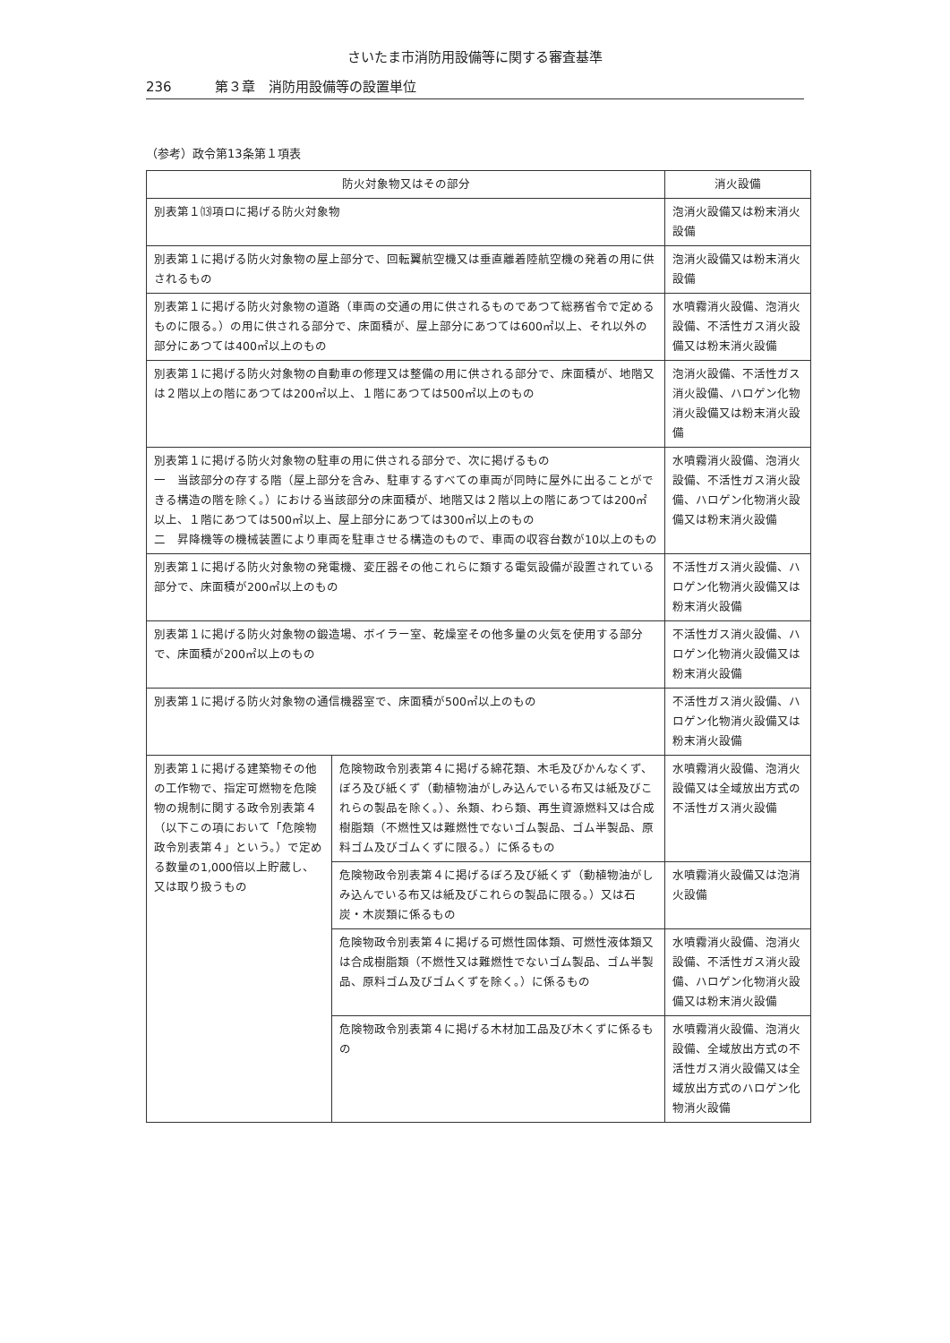さいたま市消防用設備等に関する審査基準
236 第３章　消防用設備等の設置単位
（参考）政令第13条第１項表
| 防火対象物又はその部分 | | 消火設備 |
| --- | --- | --- |
| 別表第１⒀項ロに掲げる防火対象物 | | 泡消火設備又は粉末消火設備 |
| 別表第１に掲げる防火対象物の屋上部分で、回転翼航空機又は垂直離着陸航空機の発着の用に供されるもの | | 泡消火設備又は粉末消火設備 |
| 別表第１に掲げる防火対象物の道路（車両の交通の用に供されるものであつて総務省令で定めるものに限る。）の用に供される部分で、床面積が、屋上部分にあつては600㎡以上、それ以外の部分にあつては400㎡以上のもの | | 水噴霧消火設備、泡消火設備、不活性ガス消火設備又は粉末消火設備 |
| 別表第１に掲げる防火対象物の自動車の修理又は整備の用に供される部分で、床面積が、地階又は２階以上の階にあつては200㎡以上、１階にあつては500㎡以上のもの | | 泡消火設備、不活性ガス消火設備、ハロゲン化物消火設備又は粉末消火設備 |
| 別表第１に掲げる防火対象物の駐車の用に供される部分で、次に掲げるもの 一 当該部分の存する階（屋上部分を含み、駐車するすべての車両が同時に屋外に出ることができる構造の階を除く。）における当該部分の床面積が、地階又は２階以上の階にあつては200㎡以上、１階にあつては500㎡以上、屋上部分にあつては300㎡以上のもの 二 昇降機等の機械装置により車両を駐車させる構造のもので、車両の収容台数が10以上のもの | | 水噴霧消火設備、泡消火設備、不活性ガス消火設備、ハロゲン化物消火設備又は粉末消火設備 |
| 別表第１に掲げる防火対象物の発電機、変圧器その他これらに類する電気設備が設置されている部分で、床面積が200㎡以上のもの | | 不活性ガス消火設備、ハロゲン化物消火設備又は粉末消火設備 |
| 別表第１に掲げる防火対象物の鍛造場、ボイラー室、乾燥室その他多量の火気を使用する部分で、床面積が200㎡以上のもの | | 不活性ガス消火設備、ハロゲン化物消火設備又は粉末消火設備 |
| 別表第１に掲げる防火対象物の通信機器室で、床面積が500㎡以上のもの | | 不活性ガス消火設備、ハロゲン化物消火設備又は粉末消火設備 |
| 別表第１に掲げる建築物その他の工作物で、指定可燃物を危険物の規制に関する政令別表第４（以下この項において「危険物政令別表第４」という。）で定める数量の1,000倍以上貯蔵し、又は取り扱うもの | 危険物政令別表第４に掲げる綿花類、木毛及びかんなくず、ぼろ及び紙くず（動植物油がしみ込んでいる布又は紙及びこれらの製品を除く。）、糸類、わら類、再生資源燃料又は合成樹脂類（不燃性又は難燃性でないゴム製品、ゴム半製品、原料ゴム及びゴムくずに限る。）に係るもの | 水噴霧消火設備、泡消火設備又は全域放出方式の不活性ガス消火設備 |
| | 危険物政令別表第４に掲げるぼろ及び紙くず（動植物油がしみ込んでいる布又は紙及びこれらの製品に限る。）又は石炭・木炭類に係るもの | 水噴霧消火設備又は泡消火設備 |
| | 危険物政令別表第４に掲げる可燃性固体類、可燃性液体類又は合成樹脂類（不燃性又は難燃性でないゴム製品、ゴム半製品、原料ゴム及びゴムくずを除く。）に係るもの | 水噴霧消火設備、泡消火設備、不活性ガス消火設備、ハロゲン化物消火設備又は粉末消火設備 |
| | 危険物政令別表第４に掲げる木材加工品及び木くずに係るもの | 水噴霧消火設備、泡消火設備、全域放出方式の不活性ガス消火設備又は全域放出方式のハロゲン化物消火設備 |